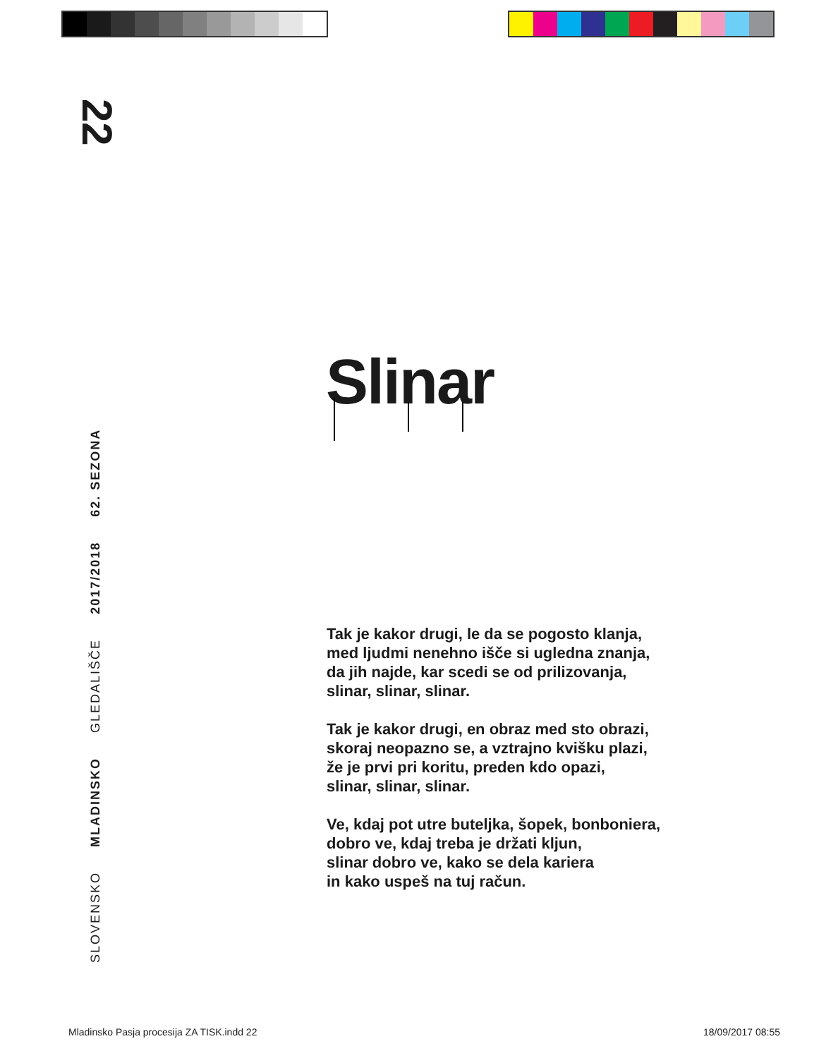22
SLOVENSKO MLADINSKO GLEDALIŠČE 2017/2018 62. SEZONA
Slinar
Tak je kakor drugi, le da se pogosto klanja,
med ljudmi nenehno išče si ugledna znanja,
da jih najde, kar scedi se od prilizovanja,
slinar, slinar, slinar.
Tak je kakor drugi, en obraz med sto obrazi,
skoraj neopazno se, a vztrajno kvišku plazi,
že je prvi pri koritu, preden kdo opazi,
slinar, slinar, slinar.
Ve, kdaj pot utre buteljka, šopek, bonboniera,
dobro ve, kdaj treba je držati kljun,
slinar dobro ve, kako se dela kariera
in kako uspeš na tuj račun.
Mladinsko Pasja procesija ZA TISK.indd 22
18/09/2017 08:55